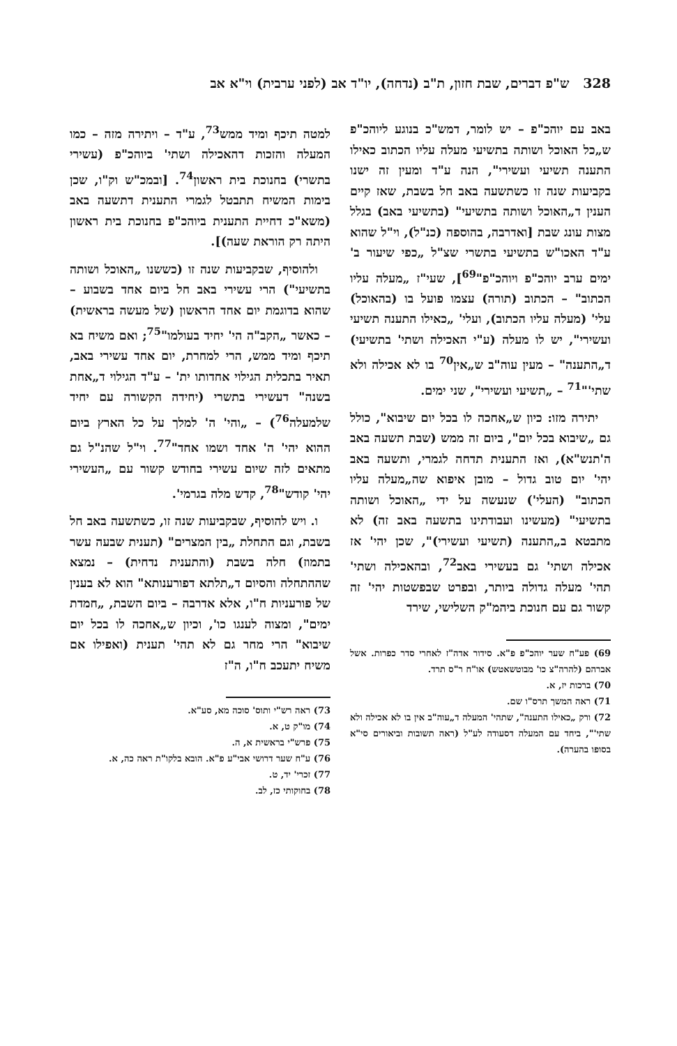328 ש"פ דברים, שבת חזון, ת"ב (נדחה), יו"ד אב (לפני ערבית) וי"א אב
באב עם יוהכ"פ – יש לומר, דמש"כ בנוגע ליוהכ"פ ש„כל האוכל ושותה בתשיעי מעלה עליו הכתוב כאילו התענה תשיעי ועשירי", הנה ע"ד ומעין זה ישנו בקביעות שנה זו כשתשעה באב חל בשבת, שאז קיים הענין ד„האוכל ושותה בתשיעי" (בתשיעי באב) בגלל מצות עונג שבת [ואדרבה, בהוספה (כנ"ל), וי"ל שהוא ע"ד האכו"ש בתשיעי בתשרי שצ"ל „כפי שיעור ב' ימים ערב יוהכ"פ ויוהכ"פ"<sup>69</sup>], שעי"ז „מעלה עליו הכתוב" – הכתוב (תורה) עצמו פועל בו (בהאוכל) עלי' (מעלה עליו הכתוב), ועלי' „כאילו התענה תשיעי ועשירי", יש לו מעלה (ע"י האכילה ושתי' בתשיעי) ד„התענה" – מעין עוה"ב ש„אין<sup>70</sup> בו לא אכילה ולא שתי'"<sup>71</sup> – „תשיעי ועשירי", שני ימים.
יתירה מזו: כיון ש„אחכה לו בכל יום שיבוא", כולל גם „שיבוא בכל יום", ביום זה ממש (שבת תשעה באב ה'תנש"א), ואז התענית תדחה לגמרי, ותשעה באב יהי' יום טוב גדול – מובן איפוא שה„מעלה עליו הכתוב" (העלי') שנעשה על ידי „האוכל ושותה בתשיעי" (מעשינו ועבודתינו בתשעה באב זה) לא מתבטא ב„התענה (תשיעי ועשירי)", שכן יהי' אז אכילה ושתי' גם בעשירי באב<sup>72</sup>, ובהאכילה ושתי' תהי' מעלה גדולה ביותר, ובפרט שבפשטות יהי' זה קשור גם עם חנוכת ביהמ"ק השלישי, שירד
69) פע"ח שער יוהכ"פ פ"א. סידור אדה"ז לאחרי סדר כפרות. אשל אברהם (להרה"צ כו' מבוטשאטש) או"ח ר"ס תרד.
70) ברכות יז, א.
71) ראה המשך תרס"ו שם.
72) ורק „כאילו התענה", שתהי' המעלה ד„עוה"ב אין בו לא אכילה ולא שתי'", ביחד עם המעלה דסעודה לע"ל (ראה תשובות וביאורים סי"א בסופו בהערה).
למטה תיכף ומיד ממש<sup>73</sup>, ע"ד – ויתירה מזה – כמו המעלה והזכות דהאכילה ושתי' ביוהכ"פ (עשירי בתשרי) בחנוכת בית ראשון<sup>74</sup>. [ובמכ"ש וק"ו, שכן בימות המשיח תתבטל לגמרי התענית דתשעה באב (משא"כ דחיית התענית ביוהכ"פ בחנוכת בית ראשון היתה רק הוראת שעה)].
ולהוסיף, שבקביעות שנה זו (כששנו „האוכל ושותה בתשיעי") הרי עשירי באב חל ביום אחד בשבוע – שהוא בדוגמת יום אחד הראשון (של מעשה בראשית) – כאשר „הקב"ה הי' יחיד בעולמו"<sup>75</sup>; ואם משיח בא תיכף ומיד ממש, הרי למחרת, יום אחד עשירי באב, תאיר בתכלית הגילוי אחדותו ית' – ע"ד הגילוי ד„אחת בשנה" דעשירי בתשרי (יחידה הקשורה עם יחיד שלמעלה<sup>76</sup>) – „והי' ה' למלך על כל הארץ ביום ההוא יהי' ה' אחד ושמו אחד"<sup>77</sup>. וי"ל שהנ"ל גם מתאים לזה שיום עשירי בחודש קשור עם „העשירי יהי' קודש"<sup>78</sup>, קדש מלה בגרמי'.
ו. ויש להוסיף, שבקביעות שנה זו, כשתשעה באב חל בשבת, וגם התחלת „בין המצרים" (תענית שבעה עשר בתמוז) חלה בשבת (והתענית נדחית) – נמצא שההתחלה והסיום ד„תלתא דפורענותא" הוא לא בענין של פורעניות ח"ו, אלא אדרבה – ביום השבת, „חמדת ימים", ומצוה לענגו כו', וכיון ש„אחכה לו בכל יום שיבוא" הרי מחר גם לא תהי' תענית (ואפילו אם משיח יתעכב ח"ו, ה"ז
73) ראה רש"י ותוס' סוכה מא, סע"א.
74) מו"ק ט, א.
75) פרש"י בראשית א, ה.
76) ע"ח שער דרושי אבי"ע פ"א. הובא בלקו"ת ראה כה, א.
77) זכרי' יד, ט.
78) בחוקותי כז, לב.